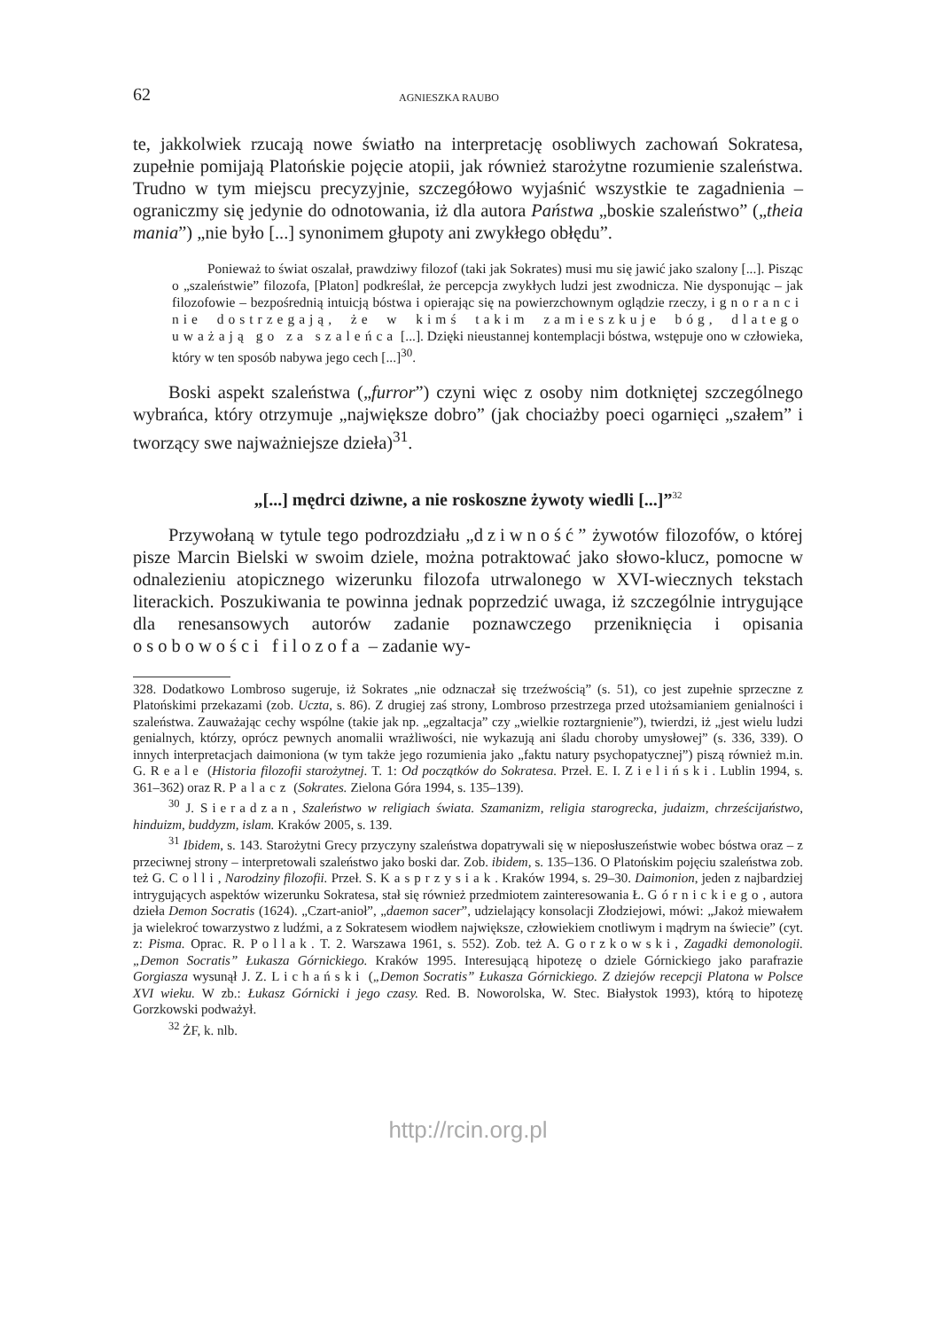62 AGNIESZKA RAUBO
te, jakkolwiek rzucają nowe światło na interpretację osobliwych zachowań Sokratesa, zupełnie pomijają Platońskie pojęcie atopii, jak również starożytne rozumienie szaleństwa. Trudno w tym miejscu precyzyjnie, szczegółowo wyjaśnić wszystkie te zagadnienia – ograniczmy się jedynie do odnotowania, iż dla autora Państwa „boskie szaleństwo” („theia mania”) „nie było [...] synonimem głupoty ani zwykłego obłędu”.
Ponieważ to świat oszalał, prawdziwy filozof (taki jak Sokrates) musi mu się jawić jako szalony [...]. Pisząc o „szaleństwie” filozofa, [Platon] podkreślał, że percepcja zwykłych ludzi jest zwodnicza. Nie dysponując – jak filozofowie – bezpośrednią intuicją bóstwa i opierając się na powierzchownym oglądzie rzeczy, ignoranci nie dostrzegają, że w kimś takim zamieszkuje bóg, dlatego uważają go za szaleńca [...]. Dzięki nieustannej kontemplacji bóstwa, wstępuje ono w człowieka, który w ten sposób nabywa jego cech [...]<sup>30</sup>.
Boski aspekt szaleństwa („furror”) czyni więc z osoby nim dotkniętej szczególnego wybrańca, który otrzymuje „największe dobro” (jak chociażby poeci ogarnięci „szałem” i tworzący swe najważniejsze dzieła)<sup>31</sup>.
„[...] mędrci dziwne, a nie roskoszne żywoty wiedli [...]”<sup>32</sup>
Przywołaną w tytule tego podrozdziału „dziwność” żywotów filozofów, o której pisze Marcin Bielski w swoim dziele, można potraktować jako słowo-klucz, pomocne w odnalezieniu atopicznego wizerunku filozofa utrwalonego w XVI-wiecznych tekstach literackich. Poszukiwania te powinna jednak poprzedzić uwaga, iż szczególnie intrygujące dla renesansowych autorów zadanie poznawczego przeniknięcia i opisania osobowości filozofa – zadanie wy-
328. Dodatkowo Lombroso sugeruje, iż Sokrates „nie odznaczał się trzeźwością” (s. 51), co jest zupełnie sprzeczne z Platońskimi przekazami (zob. Uczta, s. 86). Z drugiej zaś strony, Lombroso przestrzega przed utożsamianiem genialności i szaleństwa. Zauważając cechy wspólne (takie jak np. „egzaltacja” czy „wielkie roztargnienie”), twierdzi, iż „jest wielu ludzi genialnych, którzy, oprócz pewnych anomalii wrażliwości, nie wykazują ani śladu choroby umysłowej” (s. 336, 339). O innych interpretacjach daimoniona (w tym także jego rozumienia jako „faktu natury psychopatycznej”) piszą również m.in. G. Reale (Historia filozofii starożytnej. T. 1: Od początków do Sokratesa. Przeł. E. I. Zieliński. Lublin 1994, s. 361–362) oraz R. Palacz (Sokrates. Zielona Góra 1994, s. 135–139).
<sup>30</sup> J. Sieradzan, Szaleństwo w religiach świata. Szamanizm, religia starogrecka, judaizm, chrześcijaństwo, hinduizm, buddyzm, islam. Kraków 2005, s. 139.
<sup>31</sup> Ibidem, s. 143. Starożytni Grecy przyczyny szaleństwa dopatrywali się w nieposłuszeństwie wobec bóstwa oraz – z przeciwnej strony – interpretowali szaleństwo jako boski dar. Zob. ibidem, s. 135–136. O Platońskim pojęciu szaleństwa zob. też G. Colli, Narodziny filozofii. Przeł. S. Kasprzysiak. Kraków 1994, s. 29–30. Daimonion, jeden z najbardziej intrygujących aspektów wizerunku Sokratesa, stał się również przedmiotem zainteresowania Ł. Górnickiego, autora dzieła Demon Socratis (1624). „Czart-anioł”, „daemon sacer”, udzielający konsolacji Złodziejowi, mówi: „Jakoż miewałem ja wielekroć towarzystwo z ludźmi, a z Sokratesem wiodłem największe, człowiekiem cnotliwym i mądrym na świecie” (cyt. z: Pisma. Oprac. R. Pollak. T. 2. Warszawa 1961, s. 552). Zob. też A. Gorzkowski, Zagadki demonologii. „Demon Socratis” Łukasza Górnickiego. Kraków 1995. Interesującą hipotezę o dziele Górnickiego jako parafrazie Gorgiasza wysunął J. Z. Lichański („Demon Socratis” Łukasza Górnickiego. Z dziejów recepcji Platona w Polsce XVI wieku. W zb.: Łukasz Górnicki i jego czasy. Red. B. Noworolska, W. Stec. Białystok 1993), którą to hipotezę Gorzkowski podważył.
<sup>32</sup> ŻF, k. nlb.
http://rcin.org.pl